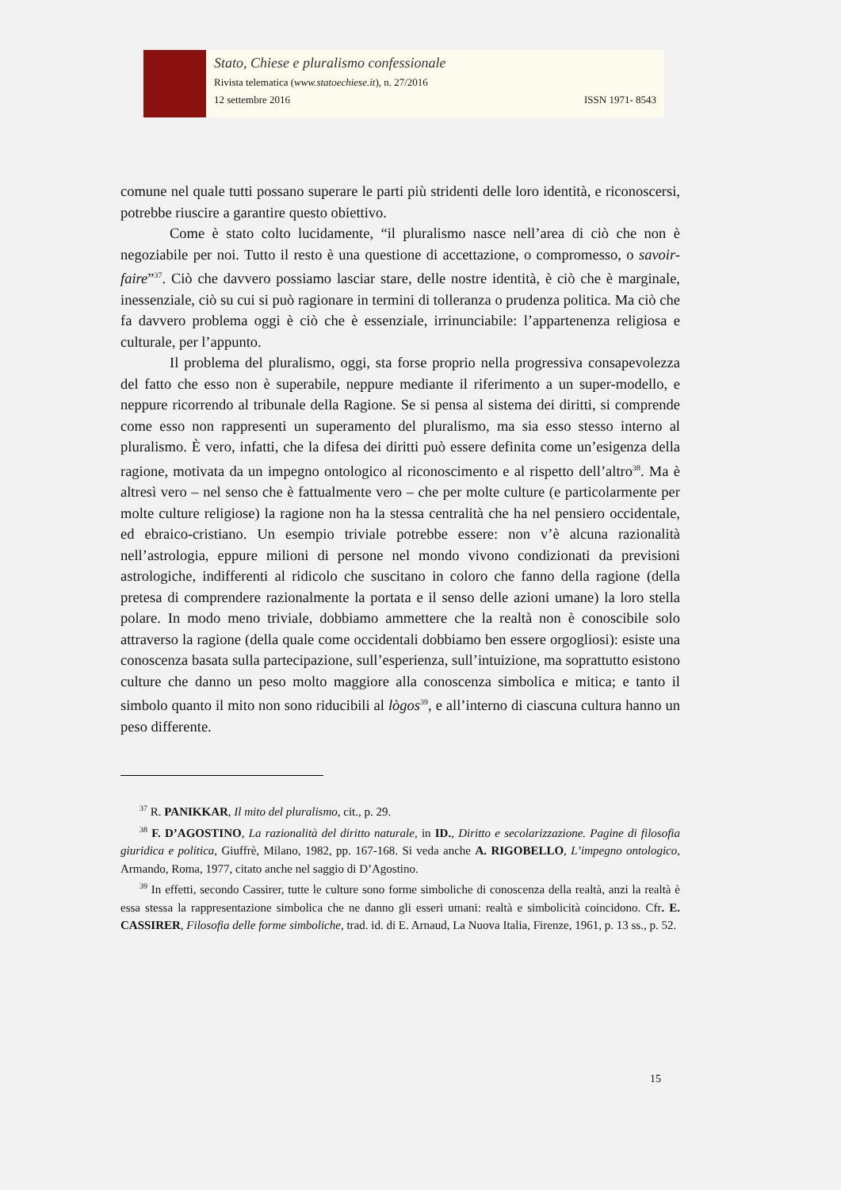Stato, Chiese e pluralismo confessionale
Rivista telematica (www.statoechiese.it), n. 27/2016
12 settembre 2016 ISSN 1971- 8543
comune nel quale tutti possano superare le parti più stridenti delle loro identità, e riconoscersi, potrebbe riuscire a garantire questo obiettivo.
Come è stato colto lucidamente, “il pluralismo nasce nell’area di ciò che non è negoziabile per noi. Tutto il resto è una questione di accettazione, o compromesso, o savoir-faire”<sup>37</sup>. Ciò che davvero possiamo lasciar stare, delle nostre identità, è ciò che è marginale, inessenziale, ciò su cui si può ragionare in termini di tolleranza o prudenza politica. Ma ciò che fa davvero problema oggi è ciò che è essenziale, irrinunciabile: l’appartenenza religiosa e culturale, per l’appunto.
Il problema del pluralismo, oggi, sta forse proprio nella progressiva consapevolezza del fatto che esso non è superabile, neppure mediante il riferimento a un super-modello, e neppure ricorrendo al tribunale della Ragione. Se si pensa al sistema dei diritti, si comprende come esso non rappresenti un superamento del pluralismo, ma sia esso stesso interno al pluralismo. È vero, infatti, che la difesa dei diritti può essere definita come un’esigenza della ragione, motivata da un impegno ontologico al riconoscimento e al rispetto dell’altro<sup>38</sup>. Ma è altresì vero – nel senso che è fattualmente vero – che per molte culture (e particolarmente per molte culture religiose) la ragione non ha la stessa centralità che ha nel pensiero occidentale, ed ebraico-cristiano. Un esempio triviale potrebbe essere: non v’è alcuna razionalità nell’astrologia, eppure milioni di persone nel mondo vivono condizionati da previsioni astrologiche, indifferenti al ridicolo che suscitano in coloro che fanno della ragione (della pretesa di comprendere razionalmente la portata e il senso delle azioni umane) la loro stella polare. In modo meno triviale, dobbiamo ammettere che la realtà non è conoscibile solo attraverso la ragione (della quale come occidentali dobbiamo ben essere orgogliosi): esiste una conoscenza basata sulla partecipazione, sull’esperienza, sull’intuizione, ma soprattutto esistono culture che danno un peso molto maggiore alla conoscenza simbolica e mitica; e tanto il simbolo quanto il mito non sono riducibili al lògos<sup>39</sup>, e all’interno di ciascuna cultura hanno un peso differente.
<sup>37</sup> R. PANIKKAR, Il mito del pluralismo, cit., p. 29.
<sup>38</sup> F. D’AGOSTINO, La razionalità del diritto naturale, in ID., Diritto e secolarizzazione. Pagine di filosofia giuridica e politica, Giuffrè, Milano, 1982, pp. 167-168. Si veda anche A. RIGOBELLO, L’impegno ontologico, Armando, Roma, 1977, citato anche nel saggio di D’Agostino.
<sup>39</sup> In effetti, secondo Cassirer, tutte le culture sono forme simboliche di conoscenza della realtà, anzi la realtà è essa stessa la rappresentazione simbolica che ne danno gli esseri umani: realtà e simbolicità coincidono. Cfr. E. CASSIRER, Filosofia delle forme simboliche, trad. id. di E. Arnaud, La Nuova Italia, Firenze, 1961, p. 13 ss., p. 52.
15